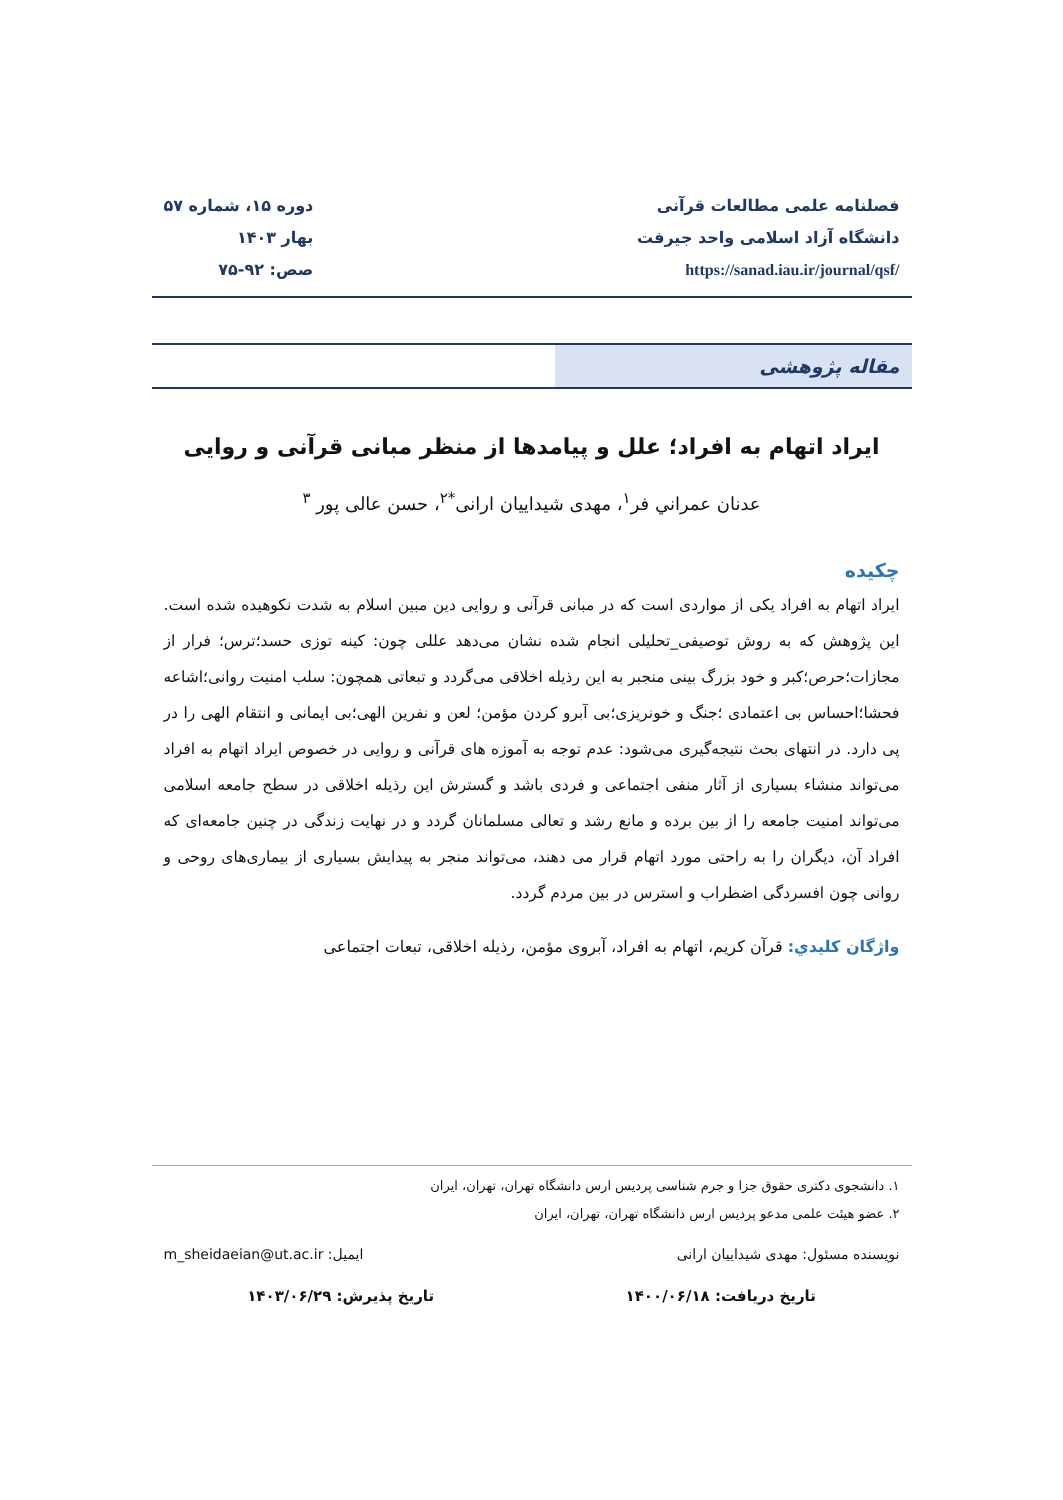فصلنامه علمی مطالعات قرآنی
دانشگاه آزاد اسلامی واحد جیرفت
https://sanad.iau.ir/journal/qsf/
دوره ۱۵، شماره ۵۷
بهار ۱۴۰۳
صص: ۹۲-۷۵
مقاله پژوهشی
ایراد اتهام به افراد؛ علل و پیامدها از منظر مبانی قرآنی و روایی
عدنان عمراني فر<sup>۱</sup>، مهدی شیداییان ارانی<sup>*۲</sup>، حسن عالی پور <sup>۳</sup>
چکیده
ایراد اتهام به افراد یکی از مواردی است که در مبانی قرآنی و روایی دین مبین اسلام به شدت نکوهیده شده است. این پژوهش که به روش توصیفی_تحلیلی انجام شده نشان می‌دهد عللی چون: کینه توزی حسد؛ترس؛ فرار از مجازات؛حرص؛کبر و خود بزرگ بینی منجبر به این رذیله اخلاقی می‌گردد و تبعاتی همچون: سلب امنیت روانی؛اشاعه فحشا؛احساس بی اعتمادی ؛جنگ و خونریزی؛بی آبرو کردن مؤمن؛ لعن و نفرین الهی؛بی ایمانی و انتقام الهی را در پی دارد. در انتهای بحث نتیجه‌گیری می‌شود: عدم توجه به آموزه های قرآنی و روایی در خصوص ایراد اتهام به افراد می‌تواند منشاء بسیاری از آثار منفی اجتماعی و فردی باشد و گسترش این رذیله اخلاقی در سطح جامعه اسلامی می‌تواند امنیت جامعه را از بین برده و مانع رشد و تعالی مسلمانان گردد و در نهایت زندگی در چنین جامعه‌ای که افراد آن، دیگران را به راحتی مورد اتهام قرار می دهند، می‌تواند منجر به پیدایش بسیاری از بیماری‌های روحی و روانی چون افسردگی اضطراب و استرس در بین مردم گردد.
واژگان کلیدي: قرآن کریم، اتهام به افراد، آبروی مؤمن، رذیله اخلاقی، تبعات اجتماعی
۱. دانشجوی دکتری حقوق جزا و جرم شناسی پردیس ارس دانشگاه تهران، تهران، ایران
۲. عضو هیئت علمی مدعو پردیس ارس دانشگاه تهران، تهران، ایران
نویسنده مسئول: مهدی شیداییان ارانی ایمیل: m_sheidaeian@ut.ac.ir
تاریخ دریافت: ۱۴۰۰/۰۶/۱۸ تاریخ پذیرش: ۱۴۰۳/۰۶/۲۹